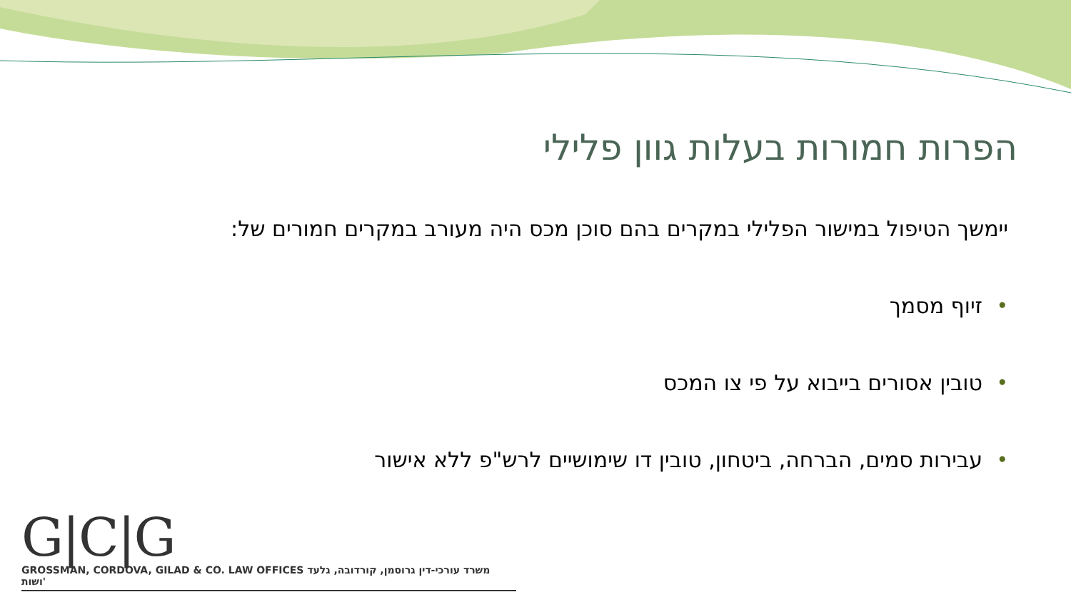הפרות חמורות בעלות גוון פלילי
יימשך הטיפול במישור הפלילי במקרים בהם סוכן מכס היה מעורב במקרים חמורים של:
• זיוף מסמך
• טובין אסורים בייבוא על פי צו המכס
• עבירות סמים, הברחה, ביטחון, טובין דו שימושיים לרש"פ ללא אישור
G|C|G
GROSSMAN, CORDOVA, GILAD & CO. LAW OFFICES משרד עורכי-דין גרוסמן, קורדובה, גלעד ושות'